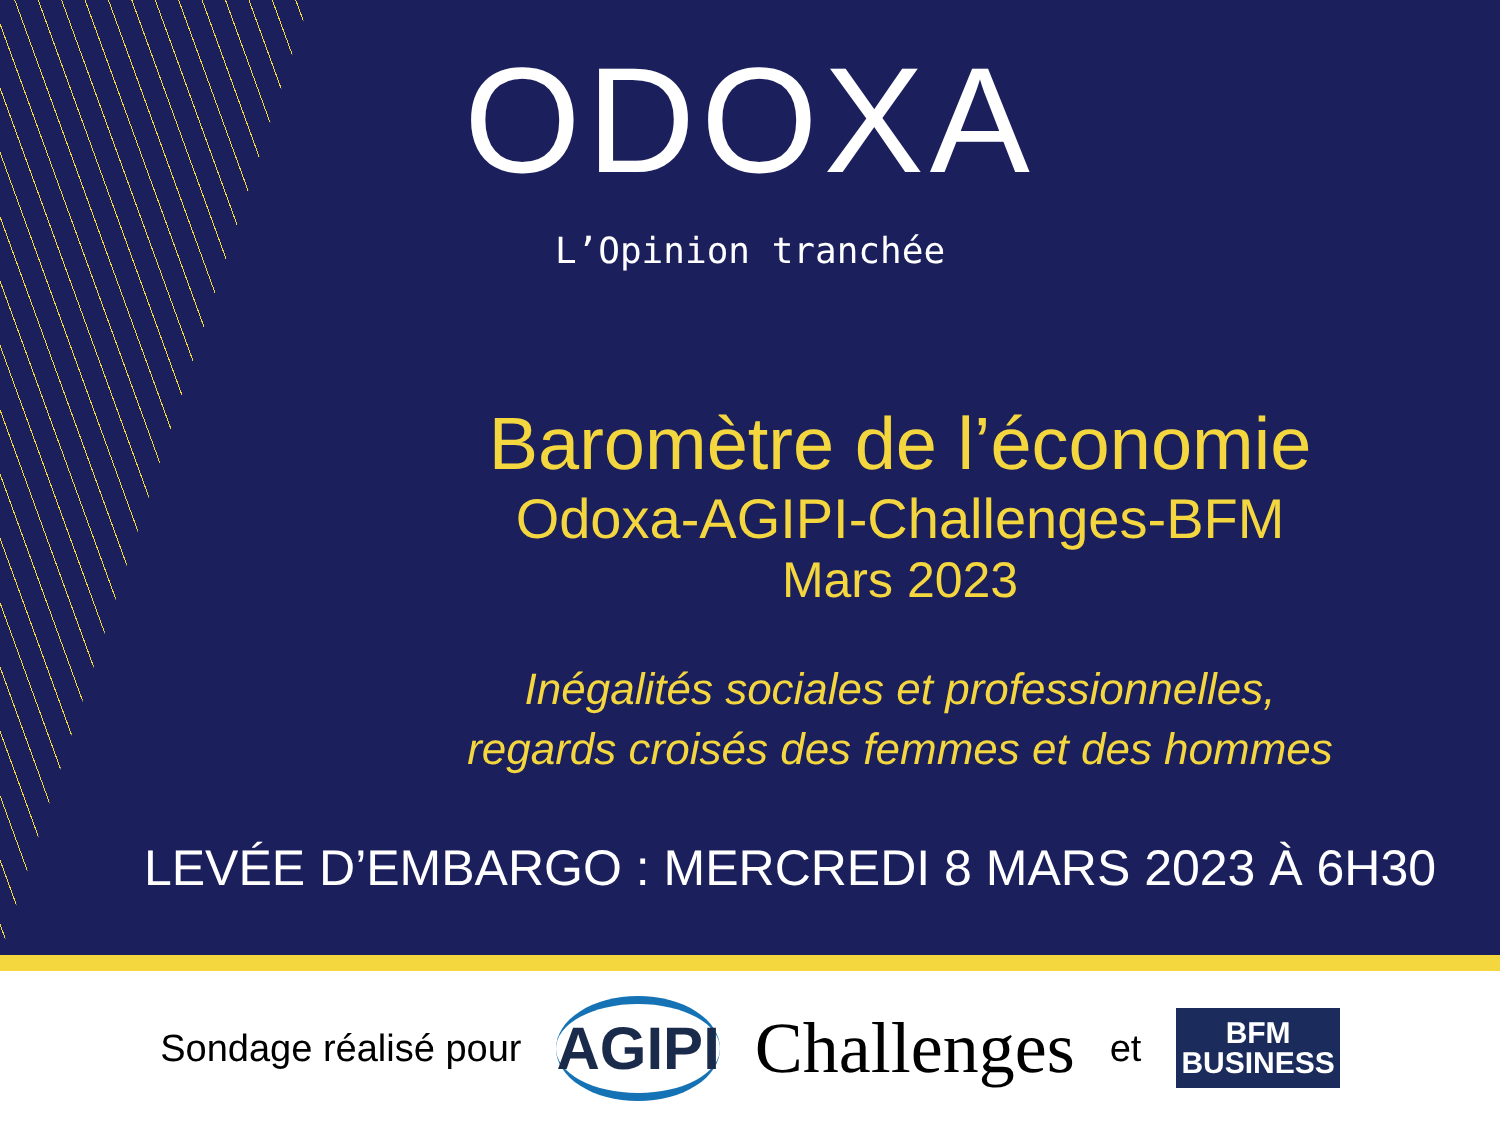ODOXA
L’Opinion tranchée
Baromètre de l’économie
Odoxa-AGIPI-Challenges-BFM
Mars 2023
Inégalités sociales et professionnelles,
regards croisés des femmes et des hommes
LEVÉE D’EMBARGO : MERCREDI 8 MARS 2023 À 6H30
Sondage réalisé pour AGIPI Challenges et BFM
BUSINESS